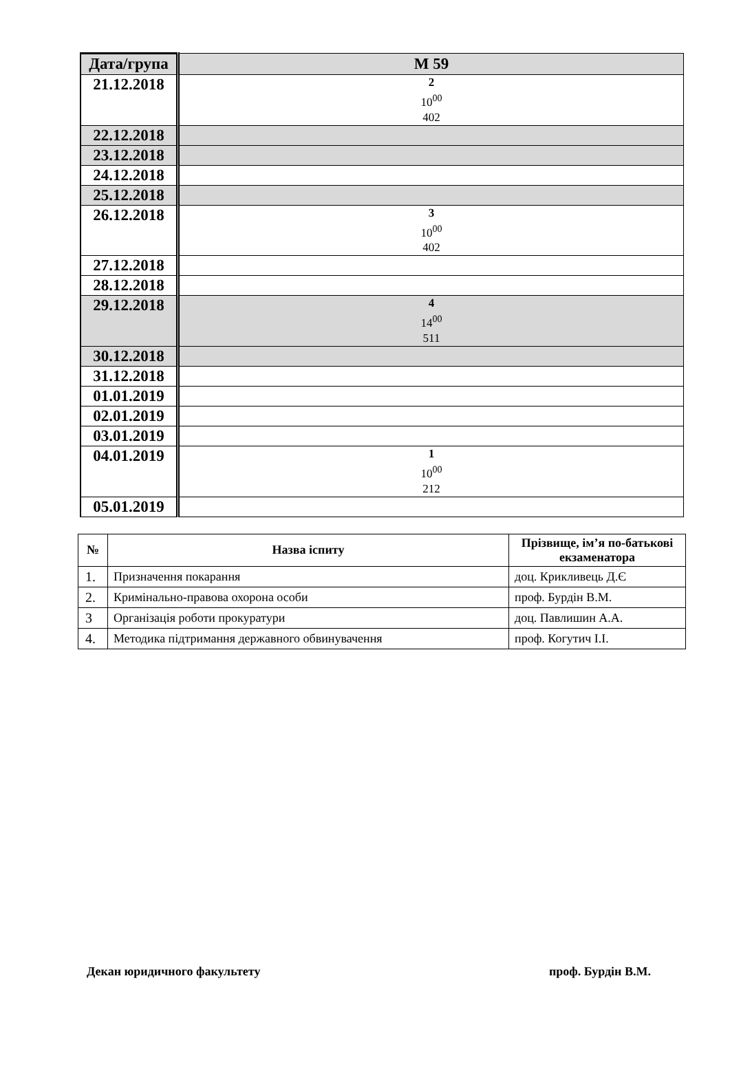| Дата/група | М 59 |
| 21.12.2018 | 2 10<sup>00</sup> 402 |
| 22.12.2018 | |
| 23.12.2018 | |
| 24.12.2018 | |
| 25.12.2018 | |
| 26.12.2018 | 3 10<sup>00</sup> 402 |
| 27.12.2018 | |
| 28.12.2018 | |
| 29.12.2018 | 4 14<sup>00</sup> 511 |
| 30.12.2018 | |
| 31.12.2018 | |
| 01.01.2019 | |
| 02.01.2019 | |
| 03.01.2019 | |
| 04.01.2019 | 1 10<sup>00</sup> 212 |
| 05.01.2019 | |
| № | Назва іспиту | Прізвище, ім’я по-батькові екзаменатора |
| --- | --- | --- |
| 1. | Призначення покарання | доц. Крикливець Д.Є |
| 2. | Кримінально-правова охорона особи | проф. Бурдін В.М. |
| 3 | Організація роботи прокуратури | доц. Павлишин А.А. |
| 4. | Методика підтримання державного обвинувачення | проф. Когутич І.І. |
Декан юридичного факультету проф. Бурдін В.М.